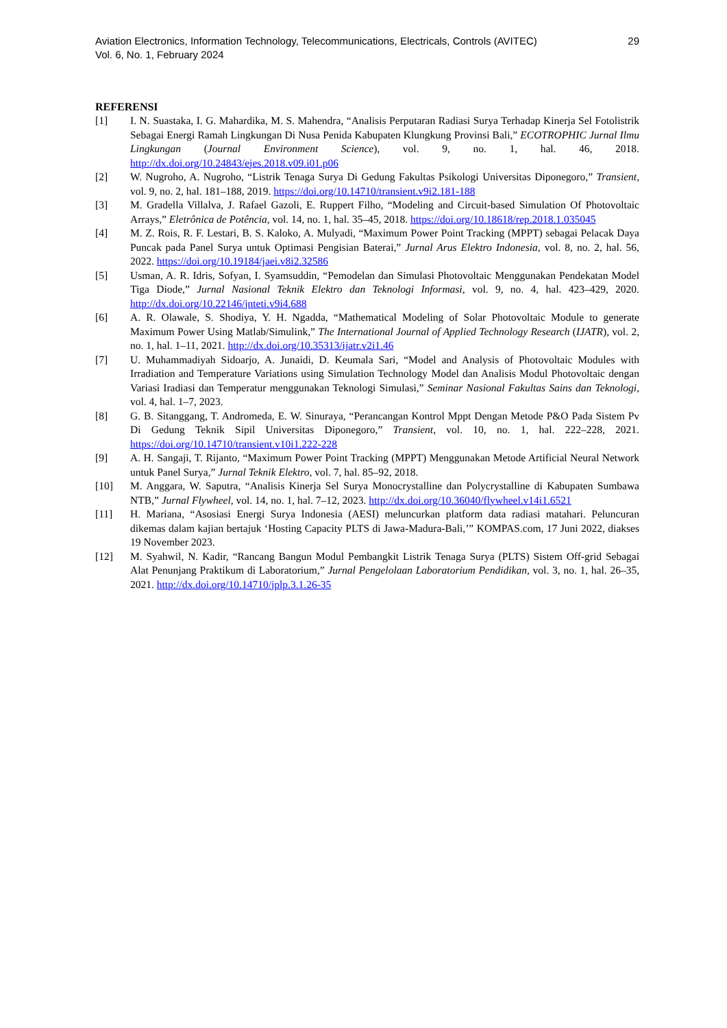Aviation Electronics, Information Technology, Telecommunications, Electricals, Controls (AVITEC)
Vol. 6, No. 1, February 2024
29
REFERENSI
[1] I. N. Suastaka, I. G. Mahardika, M. S. Mahendra, “Analisis Perputaran Radiasi Surya Terhadap Kinerja Sel Fotolistrik Sebagai Energi Ramah Lingkungan Di Nusa Penida Kabupaten Klungkung Provinsi Bali,” ECOTROPHIC Jurnal Ilmu Lingkungan (Journal Environment Science), vol. 9, no. 1, hal. 46, 2018. http://dx.doi.org/10.24843/ejes.2018.v09.i01.p06
[2] W. Nugroho, A. Nugroho, “Listrik Tenaga Surya Di Gedung Fakultas Psikologi Universitas Diponegoro,” Transient, vol. 9, no. 2, hal. 181–188, 2019. https://doi.org/10.14710/transient.v9i2.181-188
[3] M. Gradella Villalva, J. Rafael Gazoli, E. Ruppert Filho, “Modeling and Circuit-based Simulation Of Photovoltaic Arrays,” Eletrônica de Potência, vol. 14, no. 1, hal. 35–45, 2018. https://doi.org/10.18618/rep.2018.1.035045
[4] M. Z. Rois, R. F. Lestari, B. S. Kaloko, A. Mulyadi, “Maximum Power Point Tracking (MPPT) sebagai Pelacak Daya Puncak pada Panel Surya untuk Optimasi Pengisian Baterai,” Jurnal Arus Elektro Indonesia, vol. 8, no. 2, hal. 56, 2022. https://doi.org/10.19184/jaei.v8i2.32586
[5] Usman, A. R. Idris, Sofyan, I. Syamsuddin, “Pemodelan dan Simulasi Photovoltaic Menggunakan Pendekatan Model Tiga Diode,” Jurnal Nasional Teknik Elektro dan Teknologi Informasi, vol. 9, no. 4, hal. 423–429, 2020. http://dx.doi.org/10.22146/jnteti.v9i4.688
[6] A. R. Olawale, S. Shodiya, Y. H. Ngadda, “Mathematical Modeling of Solar Photovoltaic Module to generate Maximum Power Using Matlab/Simulink,” The International Journal of Applied Technology Research (IJATR), vol. 2, no. 1, hal. 1–11, 2021. http://dx.doi.org/10.35313/ijatr.v2i1.46
[7] U. Muhammadiyah Sidoarjo, A. Junaidi, D. Keumala Sari, “Model and Analysis of Photovoltaic Modules with Irradiation and Temperature Variations using Simulation Technology Model dan Analisis Modul Photovoltaic dengan Variasi Iradiasi dan Temperatur menggunakan Teknologi Simulasi,” Seminar Nasional Fakultas Sains dan Teknologi, vol. 4, hal. 1–7, 2023.
[8] G. B. Sitanggang, T. Andromeda, E. W. Sinuraya, “Perancangan Kontrol Mppt Dengan Metode P&O Pada Sistem Pv Di Gedung Teknik Sipil Universitas Diponegoro,” Transient, vol. 10, no. 1, hal. 222–228, 2021. https://doi.org/10.14710/transient.v10i1.222-228
[9] A. H. Sangaji, T. Rijanto, “Maximum Power Point Tracking (MPPT) Menggunakan Metode Artificial Neural Network untuk Panel Surya,” Jurnal Teknik Elektro, vol. 7, hal. 85–92, 2018.
[10] M. Anggara, W. Saputra, “Analisis Kinerja Sel Surya Monocrystalline dan Polycrystalline di Kabupaten Sumbawa NTB,” Jurnal Flywheel, vol. 14, no. 1, hal. 7–12, 2023. http://dx.doi.org/10.36040/flywheel.v14i1.6521
[11] H. Mariana, “Asosiasi Energi Surya Indonesia (AESI) meluncurkan platform data radiasi matahari. Peluncuran dikemas dalam kajian bertajuk ‘Hosting Capacity PLTS di Jawa-Madura-Bali,’” KOMPAS.com, 17 Juni 2022, diakses 19 November 2023.
[12] M. Syahwil, N. Kadir, “Rancang Bangun Modul Pembangkit Listrik Tenaga Surya (PLTS) Sistem Off-grid Sebagai Alat Penunjang Praktikum di Laboratorium,” Jurnal Pengelolaan Laboratorium Pendidikan, vol. 3, no. 1, hal. 26–35, 2021. http://dx.doi.org/10.14710/jplp.3.1.26-35